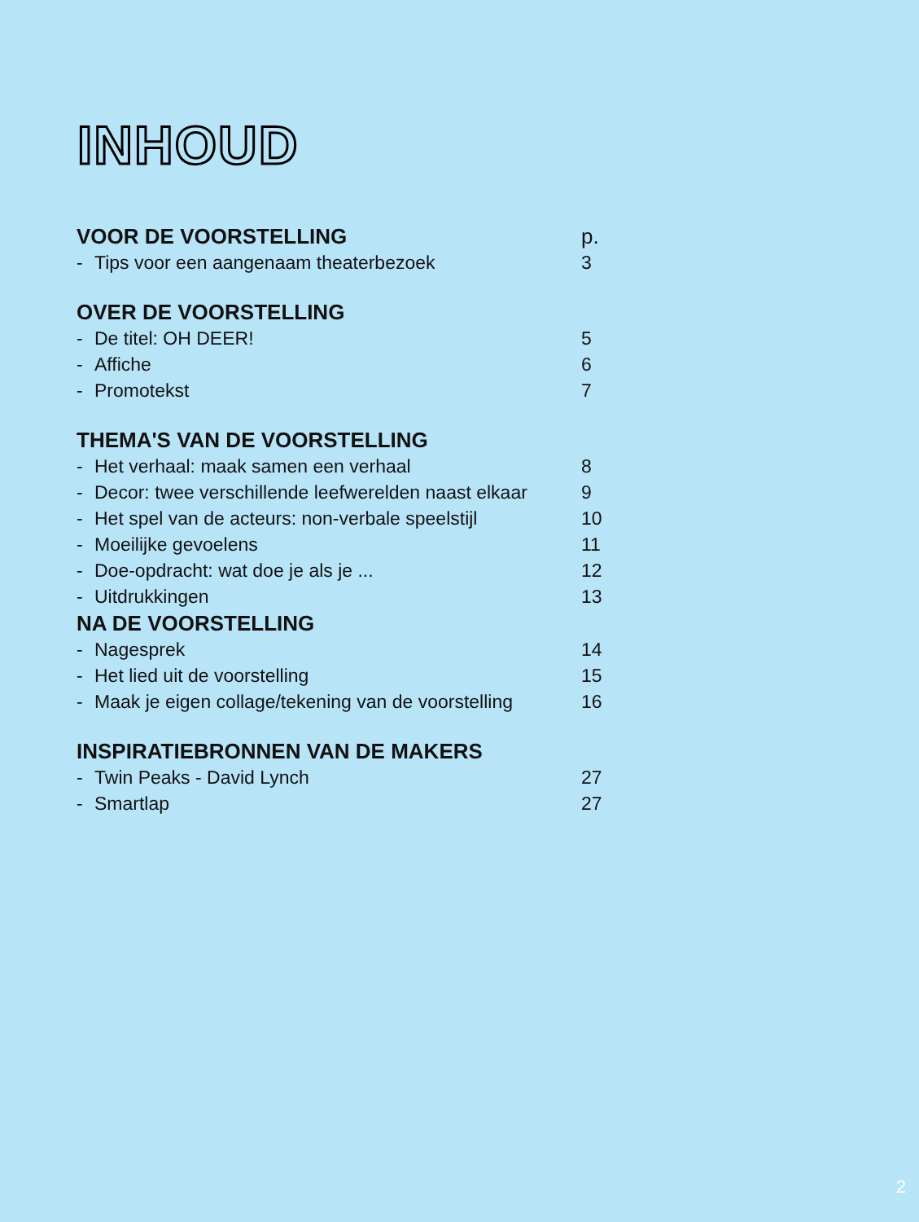INHOUD
VOOR DE VOORSTELLING p.
- Tips voor een aangenaam theaterbezoek 3
OVER DE VOORSTELLING
- De titel: OH DEER! 5
- Affiche 6
- Promotekst 7
THEMA'S VAN DE VOORSTELLING
- Het verhaal: maak samen een verhaal 8
- Decor: twee verschillende leefwerelden naast elkaar 9
- Het spel van de acteurs: non-verbale speelstijl 10
- Moeilijke gevoelens 11
- Doe-opdracht: wat doe je als je ... 12
- Uitdrukkingen 13
NA DE VOORSTELLING
- Nagesprek 14
- Het lied uit de voorstelling 15
- Maak je eigen collage/tekening van de voorstelling 16
INSPIRATIEBRONNEN VAN DE MAKERS
- Twin Peaks - David Lynch 27
- Smartlap 27
2